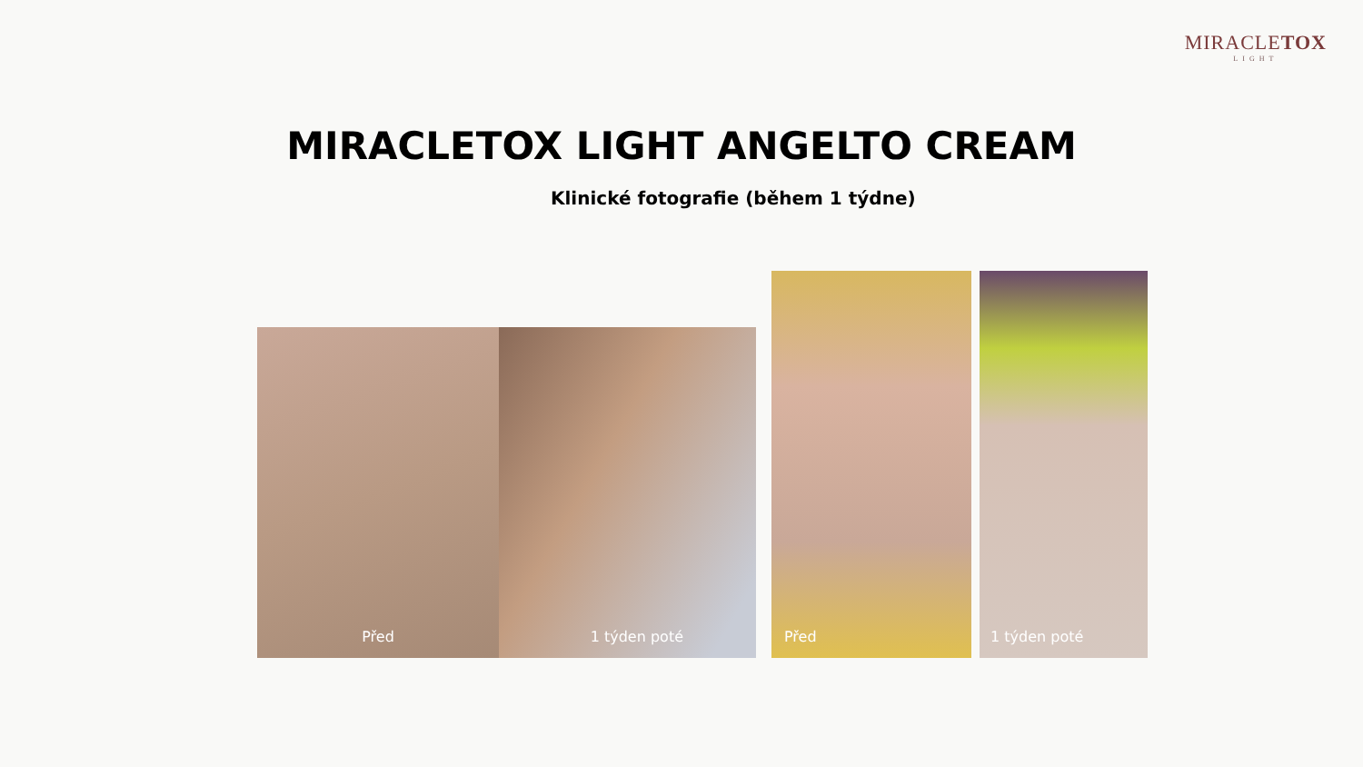MIRACLETOX
LIGHT
MIRACLETOX LIGHT ANGELTO CREAM
Klinické fotografie (během 1 týdne)
Před 1 týden poté
Před 1 týden poté